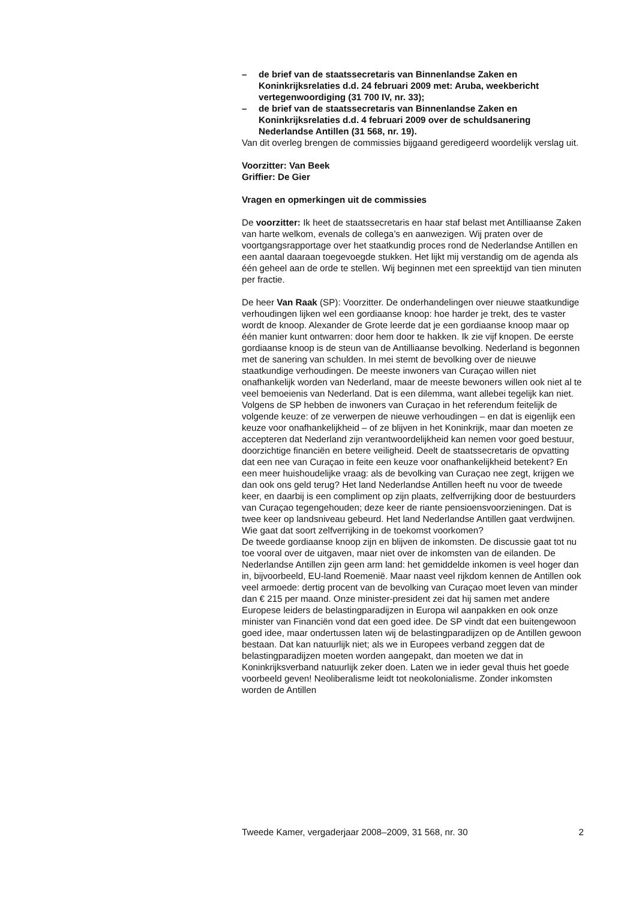– de brief van de staatssecretaris van Binnenlandse Zaken en Koninkrijksrelaties d.d. 24 februari 2009 met: Aruba, weekbericht vertegenwoordiging (31 700 IV, nr. 33);
– de brief van de staatssecretaris van Binnenlandse Zaken en Koninkrijksrelaties d.d. 4 februari 2009 over de schuldsanering Nederlandse Antillen (31 568, nr. 19).
Van dit overleg brengen de commissies bijgaand geredigeerd woordelijk verslag uit.
Voorzitter: Van Beek
Griffier: De Gier
Vragen en opmerkingen uit de commissies
De voorzitter: Ik heet de staatssecretaris en haar staf belast met Antilliaanse Zaken van harte welkom, evenals de collega’s en aanwezigen. Wij praten over de voortgangsrapportage over het staatkundig proces rond de Nederlandse Antillen en een aantal daaraan toegevoegde stukken. Het lijkt mij verstandig om de agenda als één geheel aan de orde te stellen. Wij beginnen met een spreektijd van tien minuten per fractie.
De heer Van Raak (SP): Voorzitter. De onderhandelingen over nieuwe staatkundige verhoudingen lijken wel een gordiaanse knoop: hoe harder je trekt, des te vaster wordt de knoop. Alexander de Grote leerde dat je een gordiaanse knoop maar op één manier kunt ontwarren: door hem door te hakken. Ik zie vijf knopen. De eerste gordiaanse knoop is de steun van de Antilliaanse bevolking. Nederland is begonnen met de sanering van schulden. In mei stemt de bevolking over de nieuwe staatkundige verhoudingen. De meeste inwoners van Curaçao willen niet onafhankelijk worden van Nederland, maar de meeste bewoners willen ook niet al te veel bemoeienis van Nederland. Dat is een dilemma, want allebei tegelijk kan niet. Volgens de SP hebben de inwoners van Curaçao in het referendum feitelijk de volgende keuze: of ze verwerpen de nieuwe verhoudingen – en dat is eigenlijk een keuze voor onafhankelijkheid – of ze blijven in het Koninkrijk, maar dan moeten ze accepteren dat Nederland zijn verantwoordelijkheid kan nemen voor goed bestuur, doorzichtige financiën en betere veiligheid. Deelt de staatssecretaris de opvatting dat een nee van Curaçao in feite een keuze voor onafhankelijkheid betekent? En een meer huishoudelijke vraag: als de bevolking van Curaçao nee zegt, krijgen we dan ook ons geld terug? Het land Nederlandse Antillen heeft nu voor de tweede keer, en daarbij is een compliment op zijn plaats, zelfverrijking door de bestuurders van Curaçao tegengehouden; deze keer de riante pensioensvoorzieningen. Dat is twee keer op landsniveau gebeurd. Het land Nederlandse Antillen gaat verdwijnen. Wie gaat dat soort zelfverrijking in de toekomst voorkomen?
De tweede gordiaanse knoop zijn en blijven de inkomsten. De discussie gaat tot nu toe vooral over de uitgaven, maar niet over de inkomsten van de eilanden. De Nederlandse Antillen zijn geen arm land: het gemiddelde inkomen is veel hoger dan in, bijvoorbeeld, EU-land Roemenië. Maar naast veel rijkdom kennen de Antillen ook veel armoede: dertig procent van de bevolking van Curaçao moet leven van minder dan € 215 per maand. Onze minister-president zei dat hij samen met andere Europese leiders de belastingparadijzen in Europa wil aanpakken en ook onze minister van Financiën vond dat een goed idee. De SP vindt dat een buitengewoon goed idee, maar ondertussen laten wij de belastingparadijzen op de Antillen gewoon bestaan. Dat kan natuurlijk niet; als we in Europees verband zeggen dat de belastingparadijzen moeten worden aangepakt, dan moeten we dat in Koninkrijksverband natuurlijk zeker doen. Laten we in ieder geval thuis het goede voorbeeld geven! Neoliberalisme leidt tot neokolonialisme. Zonder inkomsten worden de Antillen
Tweede Kamer, vergaderjaar 2008–2009, 31 568, nr. 30 2